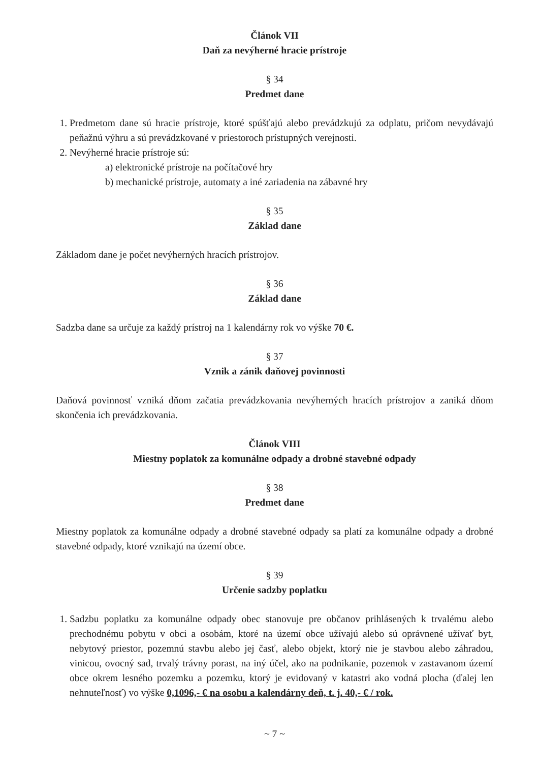Článok VII
Daň za nevýherné hracie prístroje
§ 34
Predmet dane
1. Predmetom dane sú hracie prístroje, ktoré spúšťajú alebo prevádzkujú za odplatu, pričom nevydávajú peňažnú výhru a sú prevádzkované v priestoroch prístupných verejnosti.
2. Nevýherné hracie prístroje sú:
a) elektronické prístroje na počítačové hry
b) mechanické prístroje, automaty a iné zariadenia na zábavné hry
§ 35
Základ dane
Základom dane je počet nevýherných hracích prístrojov.
§ 36
Základ dane
Sadzba dane sa určuje za každý prístroj na 1 kalendárny rok vo výške 70 €.
§ 37
Vznik a zánik daňovej povinnosti
Daňová povinnosť vzniká dňom začatia prevádzkovania nevýherných hracích prístrojov a zaniká dňom skončenia ich prevádzkovania.
Článok VIII
Miestny poplatok za komunálne odpady a drobné stavebné odpady
§ 38
Predmet dane
Miestny poplatok za komunálne odpady a drobné stavebné odpady sa platí za komunálne odpady a drobné stavebné odpady, ktoré vznikajú na území obce.
§ 39
Určenie sadzby poplatku
1. Sadzbu poplatku za komunálne odpady obec stanovuje pre občanov prihlásených k trvalému alebo prechodnému pobytu v obci a osobám, ktoré na území obce užívajú alebo sú oprávnené užívať byt, nebytový priestor, pozemnú stavbu alebo jej časť, alebo objekt, ktorý nie je stavbou alebo záhradou, vinicou, ovocný sad, trvalý trávny porast, na iný účel, ako na podnikanie, pozemok v zastavanom území obce okrem lesného pozemku a pozemku, ktorý je evidovaný v katastri ako vodná plocha (ďalej len nehnuteľnosť) vo výške 0,1096,- € na osobu a kalendárny deň, t. j. 40,- € / rok.
~ 7 ~